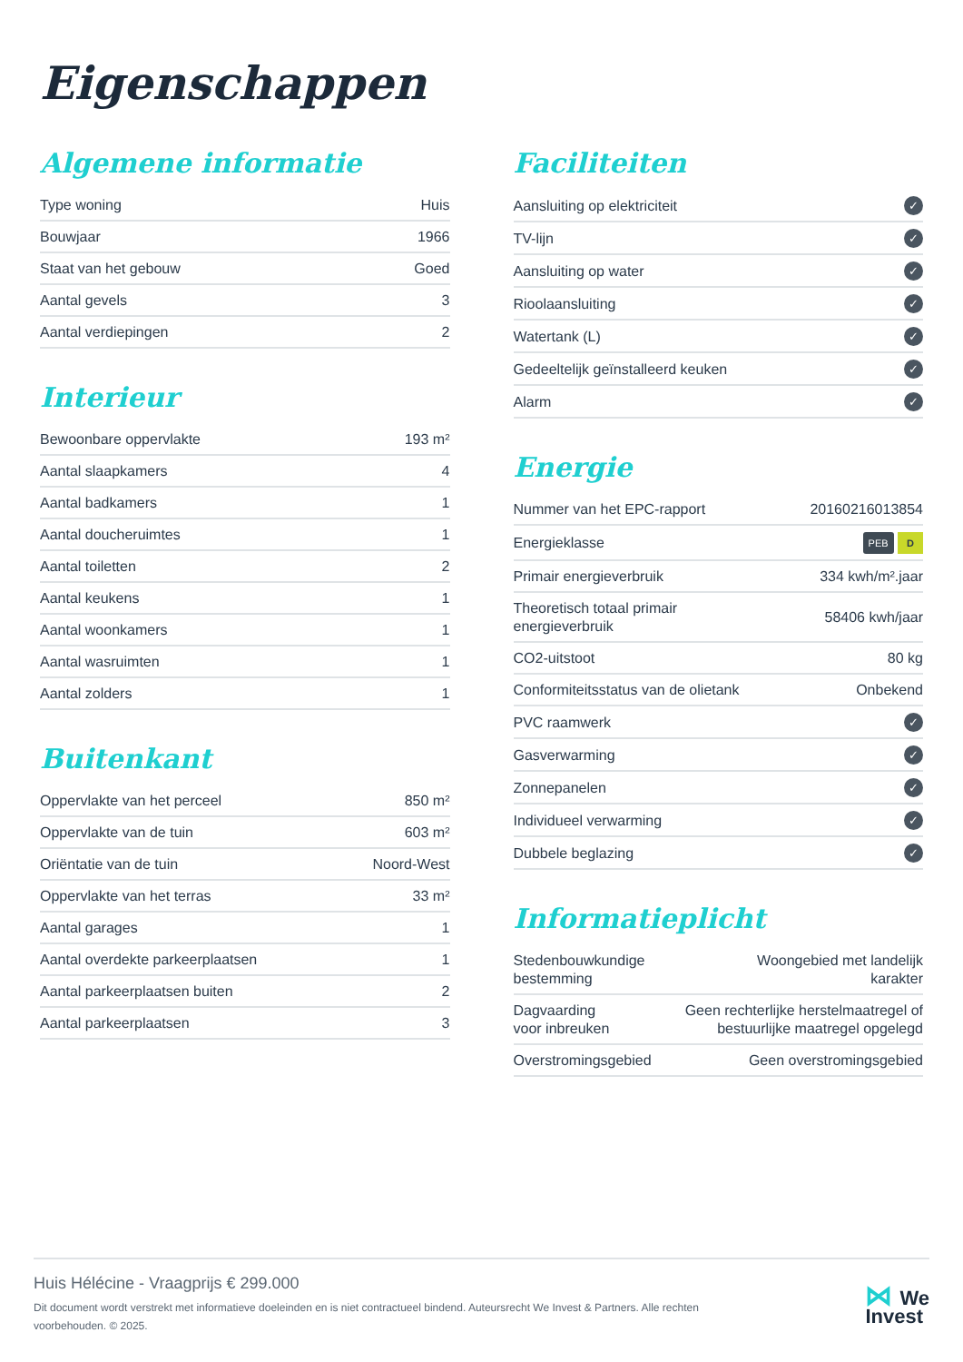Eigenschappen
Algemene informatie
| Type woning | Huis |
| Bouwjaar | 1966 |
| Staat van het gebouw | Goed |
| Aantal gevels | 3 |
| Aantal verdiepingen | 2 |
Interieur
| Bewoonbare oppervlakte | 193 m² |
| Aantal slaapkamers | 4 |
| Aantal badkamers | 1 |
| Aantal doucheruimtes | 1 |
| Aantal toiletten | 2 |
| Aantal keukens | 1 |
| Aantal woonkamers | 1 |
| Aantal wasruimten | 1 |
| Aantal zolders | 1 |
Buitenkant
| Oppervlakte van het perceel | 850 m² |
| Oppervlakte van de tuin | 603 m² |
| Oriëntatie van de tuin | Noord-West |
| Oppervlakte van het terras | 33 m² |
| Aantal garages | 1 |
| Aantal overdekte parkeerplaatsen | 1 |
| Aantal parkeerplaatsen buiten | 2 |
| Aantal parkeerplaatsen | 3 |
Faciliteiten
| Aansluiting op elektriciteit | ✓ |
| TV-lijn | ✓ |
| Aansluiting op water | ✓ |
| Rioolaansluiting | ✓ |
| Watertank (L) | ✓ |
| Gedeeltelijk geïnstalleerd keuken | ✓ |
| Alarm | ✓ |
Energie
| Nummer van het EPC-rapport | 20160216013854 |
| Energieklasse | PEB D |
| Primair energieverbruik | 334 kwh/m².jaar |
| Theoretisch totaal primair energieverbruik | 58406 kwh/jaar |
| CO2-uitstoot | 80 kg |
| Conformiteitsstatus van de olietank | Onbekend |
| PVC raamwerk | ✓ |
| Gasverwarming | ✓ |
| Zonnepanelen | ✓ |
| Individueel verwarming | ✓ |
| Dubbele beglazing | ✓ |
Informatieplicht
| Stedenbouwkundige bestemming | Woongebied met landelijk karakter |
| Dagvaarding voor inbreuken | Geen rechterlijke herstelmaatregel of bestuurlijke maatregel opgelegd |
| Overstromingsgebied | Geen overstromingsgebied |
Huis Hélécine - Vraagprijs € 299.000
Dit document wordt verstrekt met informatieve doeleinden en is niet contractueel bindend. Auteursrecht We Invest & Partners. Alle rechten voorbehouden. © 2025.
⋈ We
Invest